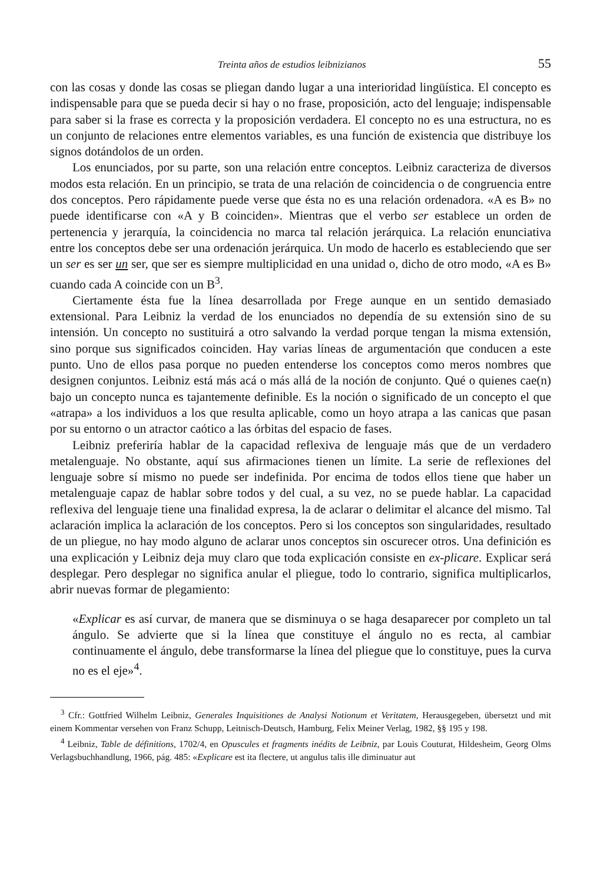Treinta años de estudios leibnizianos 55
con las cosas y donde las cosas se pliegan dando lugar a una interioridad lingüística. El concepto es indispensable para que se pueda decir si hay o no frase, proposición, acto del lenguaje; indispensable para saber si la frase es correcta y la proposición verdadera. El concepto no es una estructura, no es un conjunto de relaciones entre elementos variables, es una función de existencia que distribuye los signos dotándolos de un orden.
Los enunciados, por su parte, son una relación entre conceptos. Leibniz caracteriza de diversos modos esta relación. En un principio, se trata de una relación de coincidencia o de congruencia entre dos conceptos. Pero rápidamente puede verse que ésta no es una relación ordenadora. «A es B» no puede identificarse con «A y B coinciden». Mientras que el verbo ser establece un orden de pertenencia y jerarquía, la coincidencia no marca tal relación jerárquica. La relación enunciativa entre los conceptos debe ser una ordenación jerárquica. Un modo de hacerlo es estableciendo que ser un ser es ser un ser, que ser es siempre multiplicidad en una unidad o, dicho de otro modo, «A es B» cuando cada A coincide con un B<sup>3</sup>.
Ciertamente ésta fue la línea desarrollada por Frege aunque en un sentido demasiado extensional. Para Leibniz la verdad de los enunciados no dependía de su extensión sino de su intensión. Un concepto no sustituirá a otro salvando la verdad porque tengan la misma extensión, sino porque sus significados coinciden. Hay varias líneas de argumentación que conducen a este punto. Uno de ellos pasa porque no pueden entenderse los conceptos como meros nombres que designen conjuntos. Leibniz está más acá o más allá de la noción de conjunto. Qué o quienes cae(n) bajo un concepto nunca es tajantemente definible. Es la noción o significado de un concepto el que «atrapa» a los individuos a los que resulta aplicable, como un hoyo atrapa a las canicas que pasan por su entorno o un atractor caótico a las órbitas del espacio de fases.
Leibniz preferiría hablar de la capacidad reflexiva de lenguaje más que de un verdadero metalenguaje. No obstante, aquí sus afirmaciones tienen un límite. La serie de reflexiones del lenguaje sobre sí mismo no puede ser indefinida. Por encima de todos ellos tiene que haber un metalenguaje capaz de hablar sobre todos y del cual, a su vez, no se puede hablar. La capacidad reflexiva del lenguaje tiene una finalidad expresa, la de aclarar o delimitar el alcance del mismo. Tal aclaración implica la aclaración de los conceptos. Pero si los conceptos son singularidades, resultado de un pliegue, no hay modo alguno de aclarar unos conceptos sin oscurecer otros. Una definición es una explicación y Leibniz deja muy claro que toda explicación consiste en ex-plicare. Explicar será desplegar. Pero desplegar no significa anular el pliegue, todo lo contrario, significa multiplicarlos, abrir nuevas formar de plegamiento:
«Explicar es así curvar, de manera que se disminuya o se haga desaparecer por completo un tal ángulo. Se advierte que si la línea que constituye el ángulo no es recta, al cambiar continuamente el ángulo, debe transformarse la línea del pliegue que lo constituye, pues la curva no es el eje»<sup>4</sup>.
<sup>3</sup> Cfr.: Gottfried Wilhelm Leibniz, Generales Inquisitiones de Analysi Notionum et Veritatem, Herausgegeben, übersetzt und mit einem Kommentar versehen von Franz Schupp, Leitnisch-Deutsch, Hamburg, Felix Meiner Verlag, 1982, §§ 195 y 198.
<sup>4</sup> Leibniz, Table de définitions, 1702/4, en Opuscules et fragments inédits de Leibniz, par Louis Couturat, Hildesheim, Georg Olms Verlagsbuchhandlung, 1966, pág. 485: «Explicare est ita flectere, ut angulus talis ille diminuatur aut